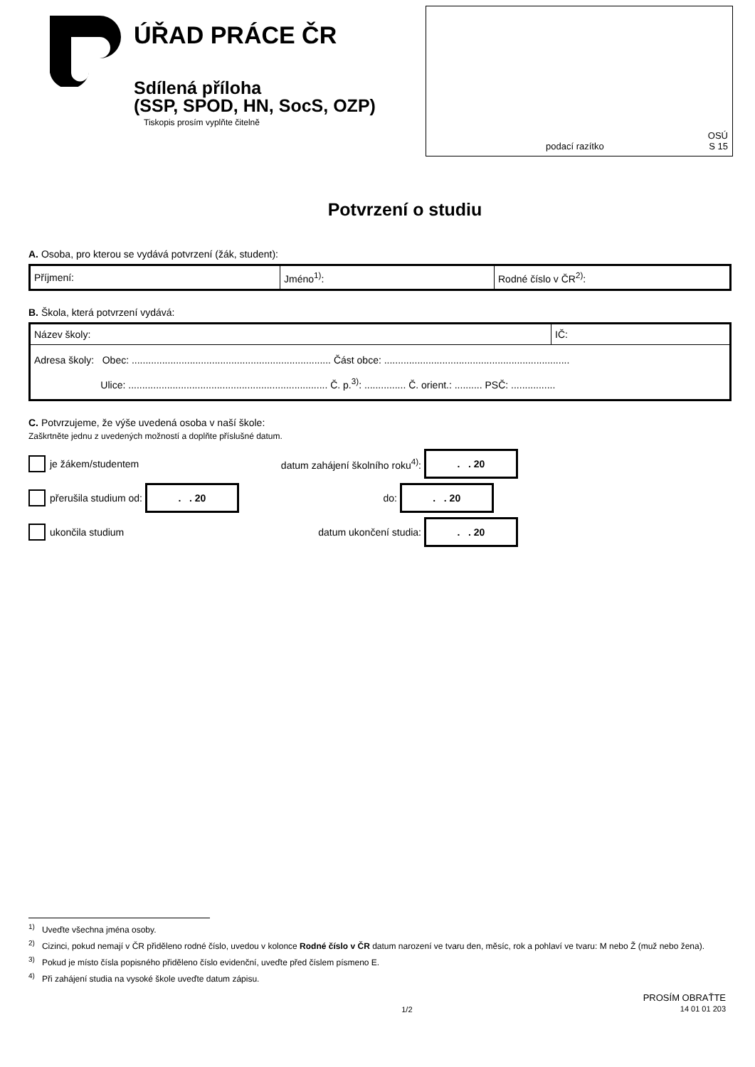ÚŘAD PRÁCE ČR
Sdílená příloha
(SSP, SPOD, HN, SocS, OZP)
Tiskopis prosím vyplňte čitelně
podací razítko
OSÚ
S 15
Potvrzení o studiu
A. Osoba, pro kterou se vydává potvrzení (žák, student):
| Příjmení: | Jméno<sup>1)</sup>: | Rodné číslo v ČR<sup>2)</sup>: |
B. Škola, která potvrzení vydává:
| Název školy: | IČ: |
| Adresa školy: Obec: ........................................................................ Část obce: ................................................................... Ulice: ........................................................................ Č. p.<sup>3)</sup>: ............... Č. orient.: .......... PSČ: ................ | |
C. Potvrzujeme, že výše uvedená osoba v naší škole:
Zaškrtněte jednu z uvedených možností a doplňte příslušné datum.
je žákem/studentem datum zahájení školního roku<sup>4)</sup>:
. . 20
přerušila studium od:
. . 20
do:
. . 20
ukončila studium datum ukončení studia:
. . 20
<sup>1)</sup> Uveďte všechna jména osoby.
<sup>2)</sup> Cizinci, pokud nemají v ČR přiděleno rodné číslo, uvedou v kolonce Rodné číslo v ČR datum narození ve tvaru den, měsíc, rok a pohlaví ve tvaru: M nebo Ž (muž nebo žena).
<sup>3)</sup> Pokud je místo čísla popisného přiděleno číslo evidenční, uveďte před číslem písmeno E.
<sup>4)</sup> Při zahájení studia na vysoké škole uveďte datum zápisu.
1/2 PROSÍM OBRAŤTE
14 01 01 203